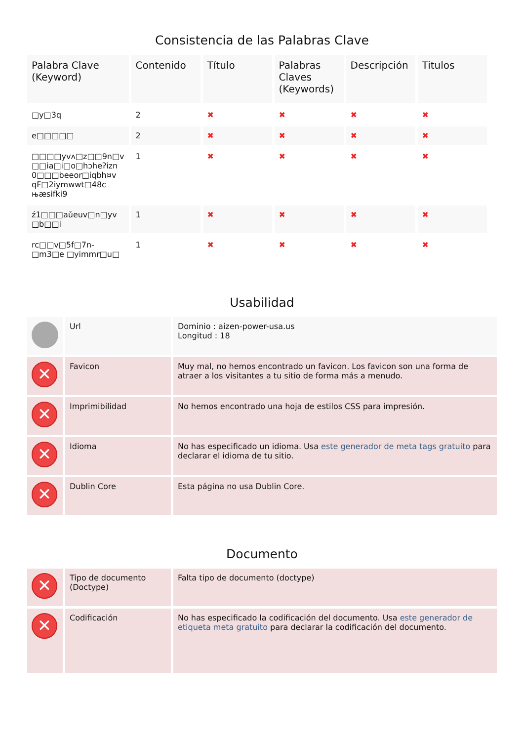Consistencia de las Palabras Clave
| Palabra Clave (Keyword) | Contenido | Título | Palabras Claves (Keywords) | Descripción | Titulos |
| --- | --- | --- | --- | --- | --- |
| □y□3q | 2 | ✖ | ✖ | ✖ | ✖ |
| e□□□□□ | 2 | ✖ | ✖ | ✖ | ✖ |
| □□□□yvʌ□z□□9n□v □□ia□i□o□hɔheʔizn 0□□□beeor□iqbh¤v qF□2iymwwt□48c њæsifki9 | 1 | ✖ | ✖ | ✖ | ✖ |
| ź1□□□aǔeuv□n□yv □b□□i | 1 | ✖ | ✖ | ✖ | ✖ |
| rc□□v□5f□7n-□m3□e □yimmr□u□ | 1 | ✖ | ✖ | ✖ | ✖ |
Usabilidad
| | Url | Dominio : aizen-power-usa.us Longitud : 18 |
| ✕ | Favicon | Muy mal, no hemos encontrado un favicon. Los favicon son una forma de atraer a los visitantes a tu sitio de forma más a menudo. |
| ✕ | Imprimibilidad | No hemos encontrado una hoja de estilos CSS para impresión. |
| ✕ | Idioma | No has especificado un idioma. Usa este generador de meta tags gratuito para declarar el idioma de tu sitio. |
| ✕ | Dublin Core | Esta página no usa Dublin Core. |
Documento
| ✕ | Tipo de documento (Doctype) | Falta tipo de documento (doctype) |
| ✕ | Codificación | No has especificado la codificación del documento. Usa este generador de etiqueta meta gratuito para declarar la codificación del documento. |